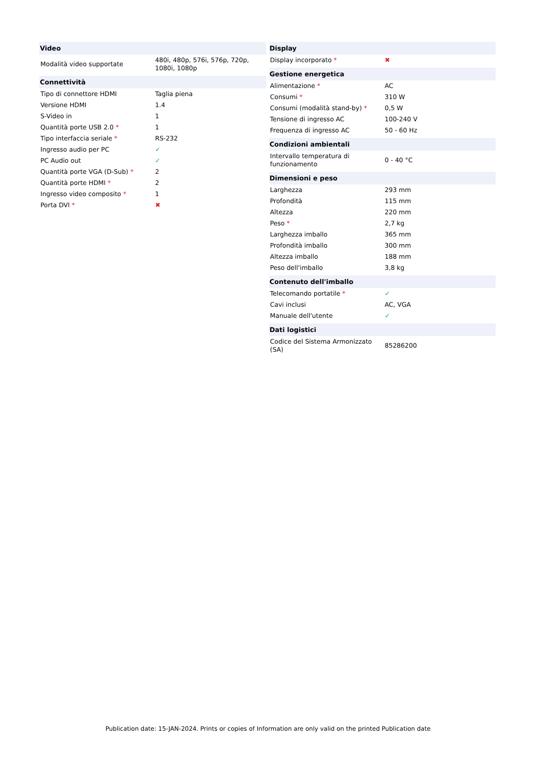| Video | |
| --- | --- |
| Modalità video supportate | 480i, 480p, 576i, 576p, 720p, 1080i, 1080p |
| Connettività | |
| Tipo di connettore HDMI | Taglia piena |
| Versione HDMI | 1.4 |
| S-Video in | 1 |
| Quantità porte USB 2.0 * | 1 |
| Tipo interfaccia seriale * | RS-232 |
| Ingresso audio per PC | ✓ |
| PC Audio out | ✓ |
| Quantità porte VGA (D-Sub) * | 2 |
| Quantità porte HDMI * | 2 |
| Ingresso video composito * | 1 |
| Porta DVI * | ✖ |
| Display | |
| --- | --- |
| Display incorporato * | ✖ |
| Gestione energetica | |
| Alimentazione * | AC |
| Consumi * | 310 W |
| Consumi (modalità stand-by) * | 0,5 W |
| Tensione di ingresso AC | 100-240 V |
| Frequenza di ingresso AC | 50 - 60 Hz |
| Condizioni ambientali | |
| Intervallo temperatura di funzionamento | 0 - 40 °C |
| Dimensioni e peso | |
| Larghezza | 293 mm |
| Profondità | 115 mm |
| Altezza | 220 mm |
| Peso * | 2,7 kg |
| Larghezza imballo | 365 mm |
| Profondità imballo | 300 mm |
| Altezza imballo | 188 mm |
| Peso dell'imballo | 3,8 kg |
| Contenuto dell'imballo | |
| Telecomando portatile * | ✓ |
| Cavi inclusi | AC, VGA |
| Manuale dell'utente | ✓ |
| Dati logistici | |
| Codice del Sistema Armonizzato (SA) | 85286200 |
Publication date: 15-JAN-2024. Prints or copies of Information are only valid on the printed Publication date